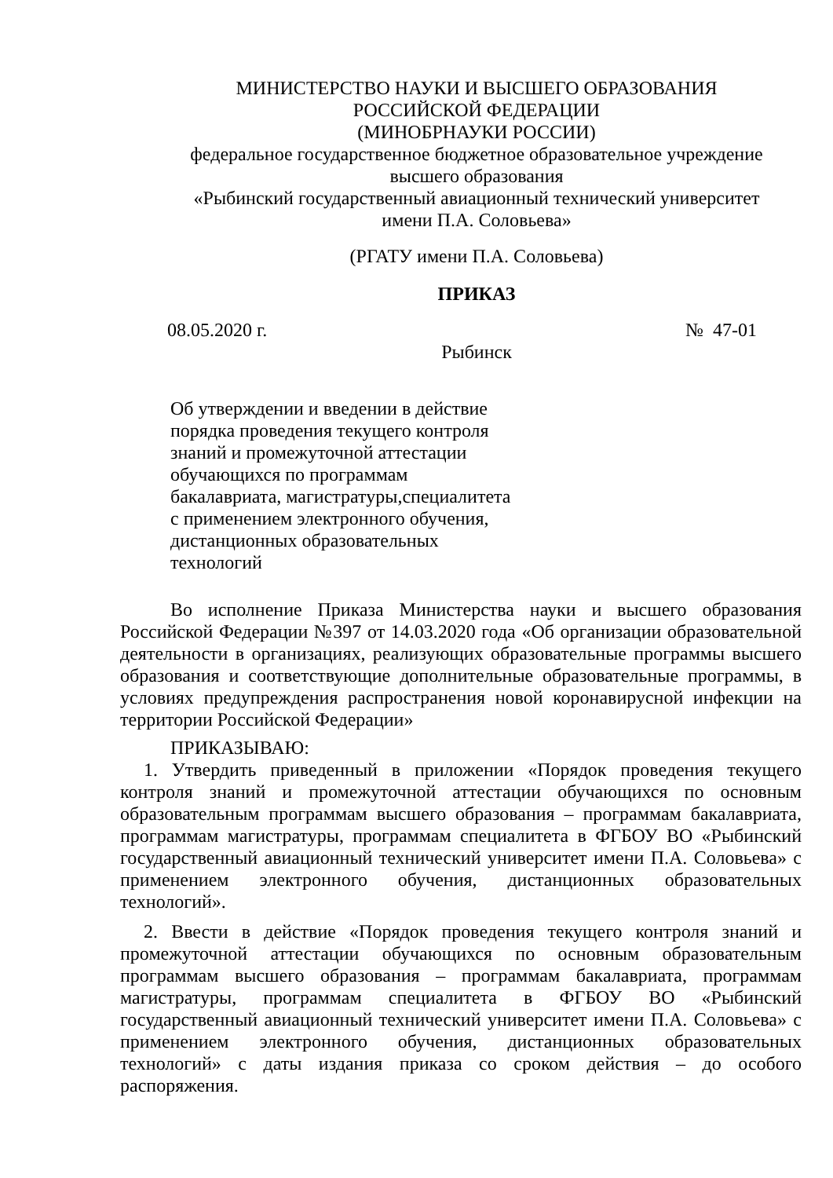МИНИСТЕРСТВО НАУКИ И ВЫСШЕГО ОБРАЗОВАНИЯ
РОССИЙСКОЙ ФЕДЕРАЦИИ
(МИНОБРНАУКИ РОССИИ)
федеральное государственное бюджетное образовательное учреждение
высшего образования
«Рыбинский государственный авиационный технический университет
имени П.А. Соловьева»
(РГАТУ имени П.А. Соловьева)
ПРИКАЗ
08.05.2020 г. № 47-01
Рыбинск
Об утверждении и введении в действие порядка проведения текущего контроля знаний и промежуточной аттестации обучающихся по программам бакалавриата, магистратуры,специалитета с применением электронного обучения, дистанционных образовательных технологий
Во исполнение Приказа Министерства науки и высшего образования Российской Федерации №397 от 14.03.2020 года «Об организации образовательной деятельности в организациях, реализующих образовательные программы высшего образования и соответствующие дополнительные образовательные программы, в условиях предупреждения распространения новой коронавирусной инфекции на территории Российской Федерации»
ПРИКАЗЫВАЮ:
1. Утвердить приведенный в приложении «Порядок проведения текущего контроля знаний и промежуточной аттестации обучающихся по основным образовательным программам высшего образования – программам бакалавриата, программам магистратуры, программам специалитета в ФГБОУ ВО «Рыбинский государственный авиационный технический университет имени П.А. Соловьева» с применением электронного обучения, дистанционных образовательных технологий».
2. Ввести в действие «Порядок проведения текущего контроля знаний и промежуточной аттестации обучающихся по основным образовательным программам высшего образования – программам бакалавриата, программам магистратуры, программам специалитета в ФГБОУ ВО «Рыбинский государственный авиационный технический университет имени П.А. Соловьева» с применением электронного обучения, дистанционных образовательных технологий» с даты издания приказа со сроком действия – до особого распоряжения.